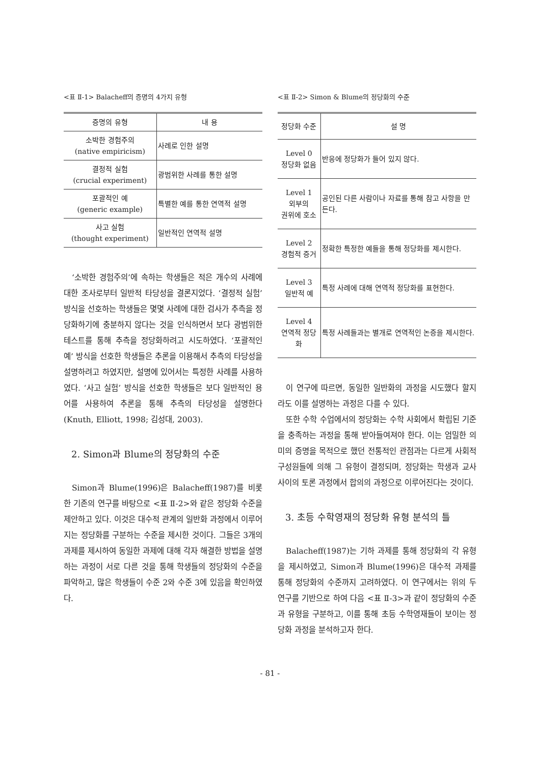<표 Ⅱ-1> Balacheff의 증명의 4가지 유형
| 증명의 유형 | 내 용 |
| --- | --- |
| 소박한 경험주의 (native empiricism) | 사례로 인한 설명 |
| 결정적 실험 (crucial experiment) | 광범위한 사례를 통한 설명 |
| 포괄적인 예 (generic example) | 특별한 예를 통한 연역적 설명 |
| 사고 실험 (thought experiment) | 일반적인 연역적 설명 |
‘소박한 경험주의’에 속하는 학생들은 적은 개수의 사례에 대한 조사로부터 일반적 타당성을 결론지었다. ‘결정적 실험’ 방식을 선호하는 학생들은 몇몇 사례에 대한 검사가 추측을 정당화하기에 충분하지 않다는 것을 인식하면서 보다 광범위한 테스트를 통해 추측을 정당화하려고 시도하였다. ‘포괄적인 예’ 방식을 선호한 학생들은 추론을 이용해서 추측의 타당성을 설명하려고 하였지만, 설명에 있어서는 특정한 사례를 사용하였다. ‘사고 실험’ 방식을 선호한 학생들은 보다 일반적인 용어를 사용하여 추론을 통해 추측의 타당성을 설명한다(Knuth, Elliott, 1998; 김성대, 2003).
2. Simon과 Blume의 정당화의 수준
Simon과 Blume(1996)은 Balacheff(1987)를 비롯한 기존의 연구를 바탕으로 <표 Ⅱ-2>와 같은 정당화 수준을 제안하고 있다. 이것은 대수적 관계의 일반화 과정에서 이루어지는 정당화를 구분하는 수준을 제시한 것이다. 그들은 3개의 과제를 제시하여 동일한 과제에 대해 각자 해결한 방법을 설명하는 과정이 서로 다른 것을 통해 학생들의 정당화의 수준을 파악하고, 많은 학생들이 수준 2와 수준 3에 있음을 확인하였다.
<표 Ⅱ-2> Simon & Blume의 정당화의 수준
| 정당화 수준 | 설 명 |
| --- | --- |
| Level 0 정당화 없음 | 반응에 정당화가 들어 있지 않다. |
| Level 1 외부의 권위에 호소 | 공인된 다른 사람이나 자료를 통해 참고 사항을 만든다. |
| Level 2 경험적 증거 | 정확한 특정한 예들을 통해 정당화를 제시한다. |
| Level 3 일반적 예 | 특정 사례에 대해 연역적 정당화를 표현한다. |
| Level 4 연역적 정당화 | 특정 사례들과는 별개로 연역적인 논증을 제시한다. |
이 연구에 따르면, 동일한 일반화의 과정을 시도했다 할지라도 이를 설명하는 과정은 다를 수 있다.
또한 수학 수업에서의 정당화는 수학 사회에서 확립된 기준을 충족하는 과정을 통해 받아들여져야 한다. 이는 엄밀한 의미의 증명을 목적으로 했던 전통적인 관점과는 다르게 사회적 구성원들에 의해 그 유형이 결정되며, 정당화는 학생과 교사 사이의 토론 과정에서 합의의 과정으로 이루어진다는 것이다.
3. 초등 수학영재의 정당화 유형 분석의 틀
Balacheff(1987)는 기하 과제를 통해 정당화의 각 유형을 제시하였고, Simon과 Blume(1996)은 대수적 과제를 통해 정당화의 수준까지 고려하였다. 이 연구에서는 위의 두 연구를 기반으로 하여 다음 <표 Ⅱ-3>과 같이 정당화의 수준과 유형을 구분하고, 이를 통해 초등 수학영재들이 보이는 정당화 과정을 분석하고자 한다.
- 81 -